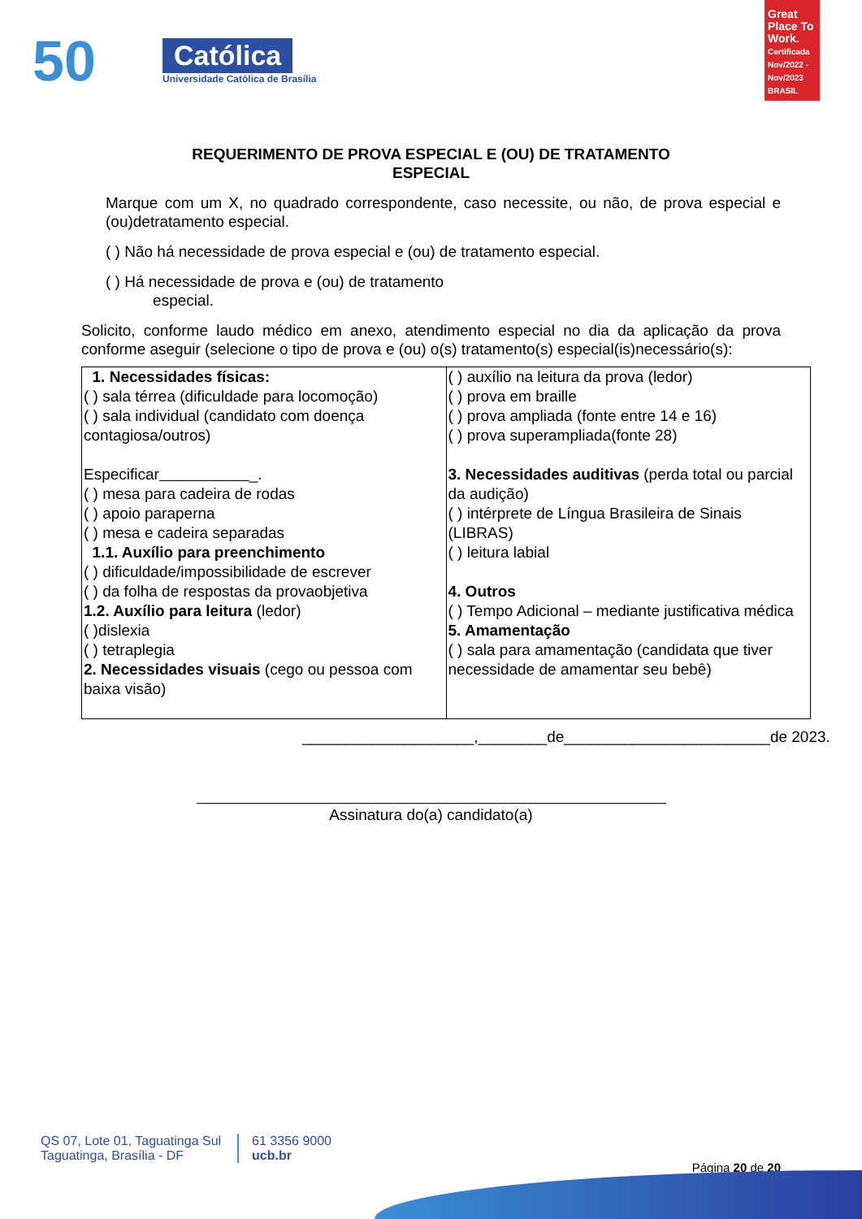50
Católica
Universidade Católica de Brasília
Great Place To Work. Certificada Nov/2022 - Nov/2023 BRASIL
REQUERIMENTO DE PROVA ESPECIAL E (OU) DE TRATAMENTO
ESPECIAL
Marque com um X, no quadrado correspondente, caso necessite, ou não, de prova especial e (ou)detratamento especial.
( ) Não há necessidade de prova especial e (ou) de tratamento especial.
( ) Há necessidade de prova e (ou) de tratamento
especial.
Solicito, conforme laudo médico em anexo, atendimento especial no dia da aplicação da prova conforme aseguir (selecione o tipo de prova e (ou) o(s) tratamento(s) especial(is)necessário(s):
| 1. Necessidades físicas: ( ) sala térrea (dificuldade para locomoção) ( ) sala individual (candidato com doença contagiosa/outros) Especificar _. ( ) mesa para cadeira de rodas ( ) apoio paraperna ( ) mesa e cadeira separadas 1.1. Auxílio para preenchimento ( ) dificuldade/impossibilidade de escrever ( ) da folha de respostas da provaobjetiva 1.2. Auxílio para leitura (ledor) ( )dislexia ( ) tetraplegia 2. Necessidades visuais (cego ou pessoa com baixa visão) | ( ) auxílio na leitura da prova (ledor) ( ) prova em braille ( ) prova ampliada (fonte entre 14 e 16) ( ) prova superampliada(fonte 28) 3. Necessidades auditivas (perda total ou parcial da audição) ( ) intérprete de Língua Brasileira de Sinais (LIBRAS) ( ) leitura labial 4. Outros ( ) Tempo Adicional – mediante justificativa médica 5. Amamentação ( ) sala para amamentação (candidata que tiver necessidade de amamentar seu bebê) |
____________________,________de________________________de 2023.
Assinatura do(a) candidato(a)
QS 07, Lote 01, Taguatinga Sul
Taguatinga, Brasília - DF
61 3356 9000
ucb.br
Página 20 de 20